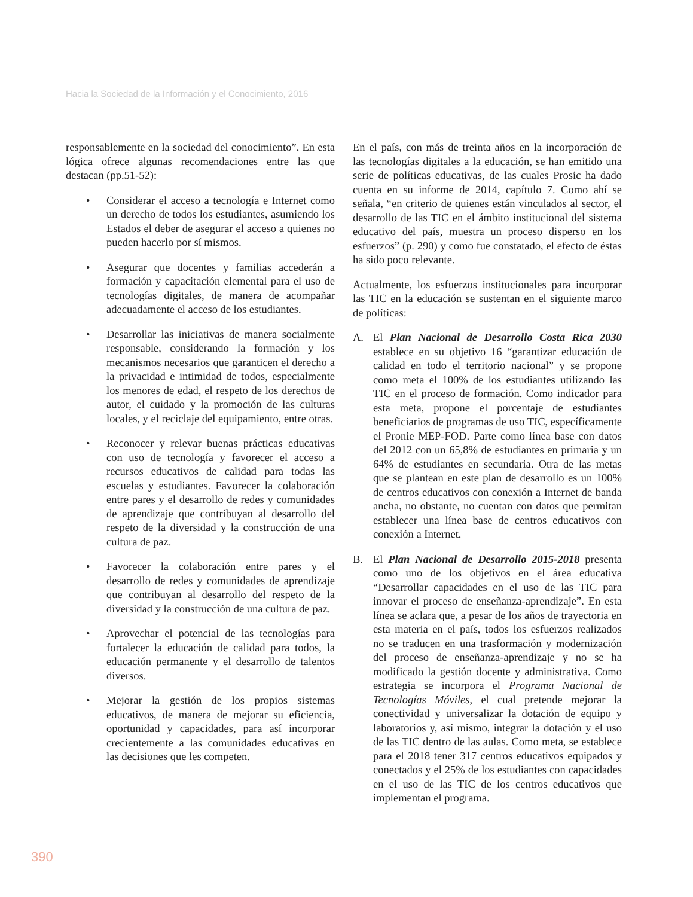Hacia la Sociedad de la Información y el Conocimiento, 2016
responsablemente en la sociedad del conocimiento”. En esta lógica ofrece algunas recomendaciones entre las que destacan (pp.51-52):
• Considerar el acceso a tecnología e Internet como un derecho de todos los estudiantes, asumiendo los Estados el deber de asegurar el acceso a quienes no pueden hacerlo por sí mismos.
• Asegurar que docentes y familias accederán a formación y capacitación elemental para el uso de tecnologías digitales, de manera de acompañar adecuadamente el acceso de los estudiantes.
• Desarrollar las iniciativas de manera socialmente responsable, considerando la formación y los mecanismos necesarios que garanticen el derecho a la privacidad e intimidad de todos, especialmente los menores de edad, el respeto de los derechos de autor, el cuidado y la promoción de las culturas locales, y el reciclaje del equipamiento, entre otras.
• Reconocer y relevar buenas prácticas educativas con uso de tecnología y favorecer el acceso a recursos educativos de calidad para todas las escuelas y estudiantes. Favorecer la colaboración entre pares y el desarrollo de redes y comunidades de aprendizaje que contribuyan al desarrollo del respeto de la diversidad y la construcción de una cultura de paz.
• Favorecer la colaboración entre pares y el desarrollo de redes y comunidades de aprendizaje que contribuyan al desarrollo del respeto de la diversidad y la construcción de una cultura de paz.
• Aprovechar el potencial de las tecnologías para fortalecer la educación de calidad para todos, la educación permanente y el desarrollo de talentos diversos.
• Mejorar la gestión de los propios sistemas educativos, de manera de mejorar su eficiencia, oportunidad y capacidades, para así incorporar crecientemente a las comunidades educativas en las decisiones que les competen.
En el país, con más de treinta años en la incorporación de las tecnologías digitales a la educación, se han emitido una serie de políticas educativas, de las cuales Prosic ha dado cuenta en su informe de 2014, capítulo 7. Como ahí se señala, “en criterio de quienes están vinculados al sector, el desarrollo de las TIC en el ámbito institucional del sistema educativo del país, muestra un proceso disperso en los esfuerzos” (p. 290) y como fue constatado, el efecto de éstas ha sido poco relevante.
Actualmente, los esfuerzos institucionales para incorporar las TIC en la educación se sustentan en el siguiente marco de políticas:
A. El Plan Nacional de Desarrollo Costa Rica 2030 establece en su objetivo 16 “garantizar educación de calidad en todo el territorio nacional” y se propone como meta el 100% de los estudiantes utilizando las TIC en el proceso de formación. Como indicador para esta meta, propone el porcentaje de estudiantes beneficiarios de programas de uso TIC, específicamente el Pronie MEP-FOD. Parte como línea base con datos del 2012 con un 65,8% de estudiantes en primaria y un 64% de estudiantes en secundaria. Otra de las metas que se plantean en este plan de desarrollo es un 100% de centros educativos con conexión a Internet de banda ancha, no obstante, no cuentan con datos que permitan establecer una línea base de centros educativos con conexión a Internet.
B. El Plan Nacional de Desarrollo 2015-2018 presenta como uno de los objetivos en el área educativa “Desarrollar capacidades en el uso de las TIC para innovar el proceso de enseñanza-aprendizaje”. En esta línea se aclara que, a pesar de los años de trayectoria en esta materia en el país, todos los esfuerzos realizados no se traducen en una trasformación y modernización del proceso de enseñanza-aprendizaje y no se ha modificado la gestión docente y administrativa. Como estrategia se incorpora el Programa Nacional de Tecnologías Móviles, el cual pretende mejorar la conectividad y universalizar la dotación de equipo y laboratorios y, así mismo, integrar la dotación y el uso de las TIC dentro de las aulas. Como meta, se establece para el 2018 tener 317 centros educativos equipados y conectados y el 25% de los estudiantes con capacidades en el uso de las TIC de los centros educativos que implementan el programa.
390